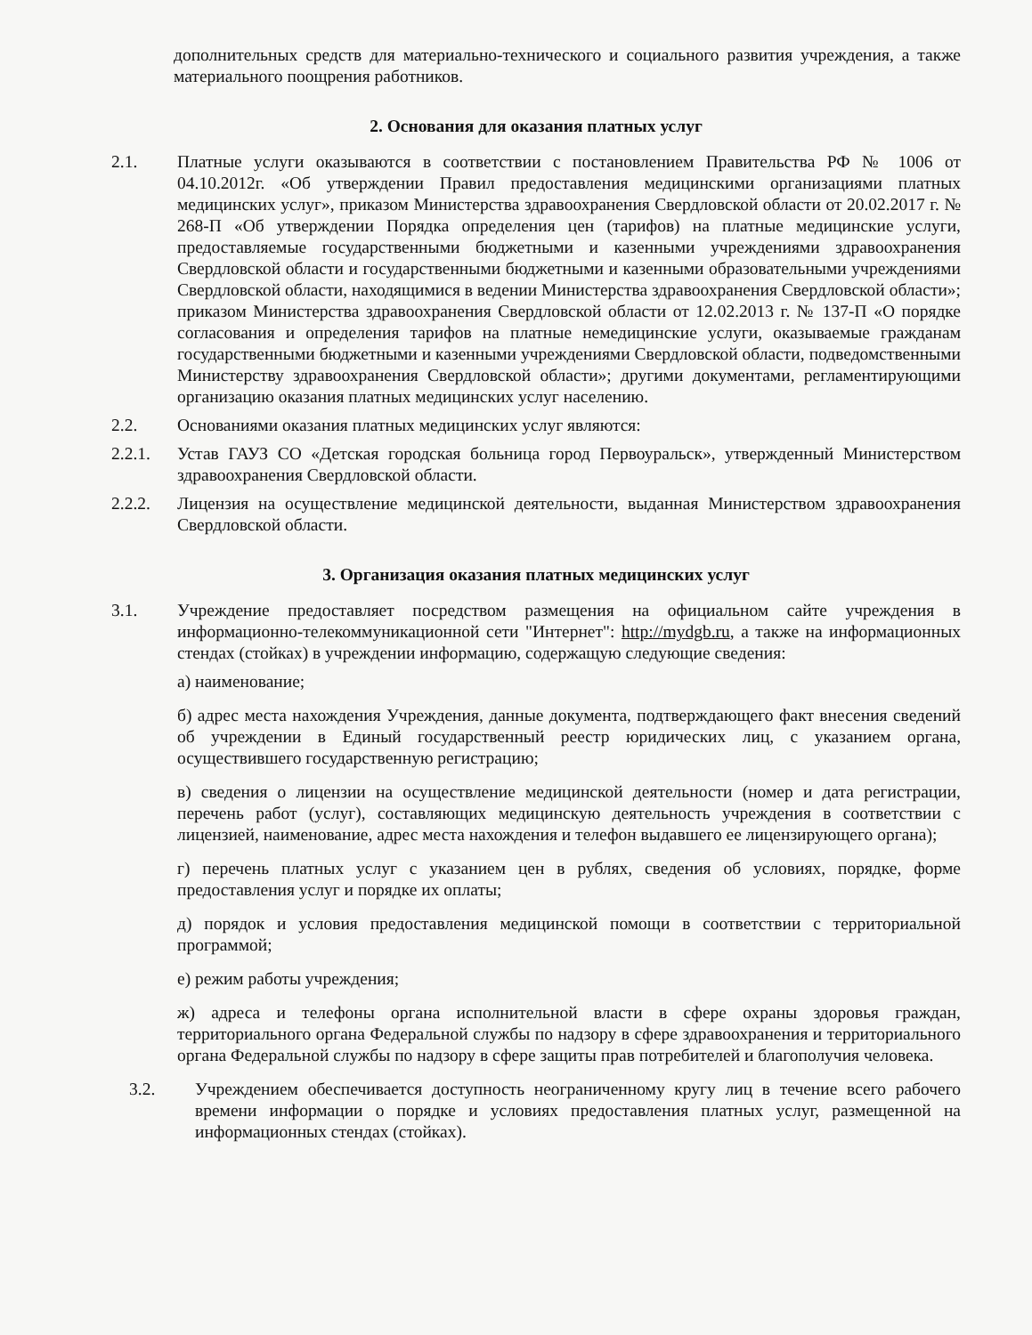дополнительных средств для материально-технического и социального развития учреждения, а также материального поощрения работников.
2. Основания для оказания платных услуг
2.1. Платные услуги оказываются в соответствии с постановлением Правительства РФ № 1006 от 04.10.2012г. «Об утверждении Правил предоставления медицинскими организациями платных медицинских услуг», приказом Министерства здравоохранения Свердловской области от 20.02.2017 г. № 268-П «Об утверждении Порядка определения цен (тарифов) на платные медицинские услуги, предоставляемые государственными бюджетными и казенными учреждениями здравоохранения Свердловской области и государственными бюджетными и казенными образовательными учреждениями Свердловской области, находящимися в ведении Министерства здравоохранения Свердловской области»; приказом Министерства здравоохранения Свердловской области от 12.02.2013 г. № 137-П «О порядке согласования и определения тарифов на платные немедицинские услуги, оказываемые гражданам государственными бюджетными и казенными учреждениями Свердловской области, подведомственными Министерству здравоохранения Свердловской области»; другими документами, регламентирующими организацию оказания платных медицинских услуг населению.
2.2. Основаниями оказания платных медицинских услуг являются:
2.2.1. Устав ГАУЗ СО «Детская городская больница город Первоуральск», утвержденный Министерством здравоохранения Свердловской области.
2.2.2. Лицензия на осуществление медицинской деятельности, выданная Министерством здравоохранения Свердловской области.
3. Организация оказания платных медицинских услуг
3.1. Учреждение предоставляет посредством размещения на официальном сайте учреждения в информационно-телекоммуникационной сети "Интернет": http://mydgb.ru, а также на информационных стендах (стойках) в учреждении информацию, содержащую следующие сведения:
а) наименование;
б) адрес места нахождения Учреждения, данные документа, подтверждающего факт внесения сведений об учреждении в Единый государственный реестр юридических лиц, с указанием органа, осуществившего государственную регистрацию;
в) сведения о лицензии на осуществление медицинской деятельности (номер и дата регистрации, перечень работ (услуг), составляющих медицинскую деятельность учреждения в соответствии с лицензией, наименование, адрес места нахождения и телефон выдавшего ее лицензирующего органа);
г) перечень платных услуг с указанием цен в рублях, сведения об условиях, порядке, форме предоставления услуг и порядке их оплаты;
д) порядок и условия предоставления медицинской помощи в соответствии с территориальной программой;
е) режим работы учреждения;
ж) адреса и телефоны органа исполнительной власти в сфере охраны здоровья граждан, территориального органа Федеральной службы по надзору в сфере здравоохранения и территориального органа Федеральной службы по надзору в сфере защиты прав потребителей и благополучия человека.
3.2. Учреждением обеспечивается доступность неограниченному кругу лиц в течение всего рабочего времени информации о порядке и условиях предоставления платных услуг, размещенной на информационных стендах (стойках).